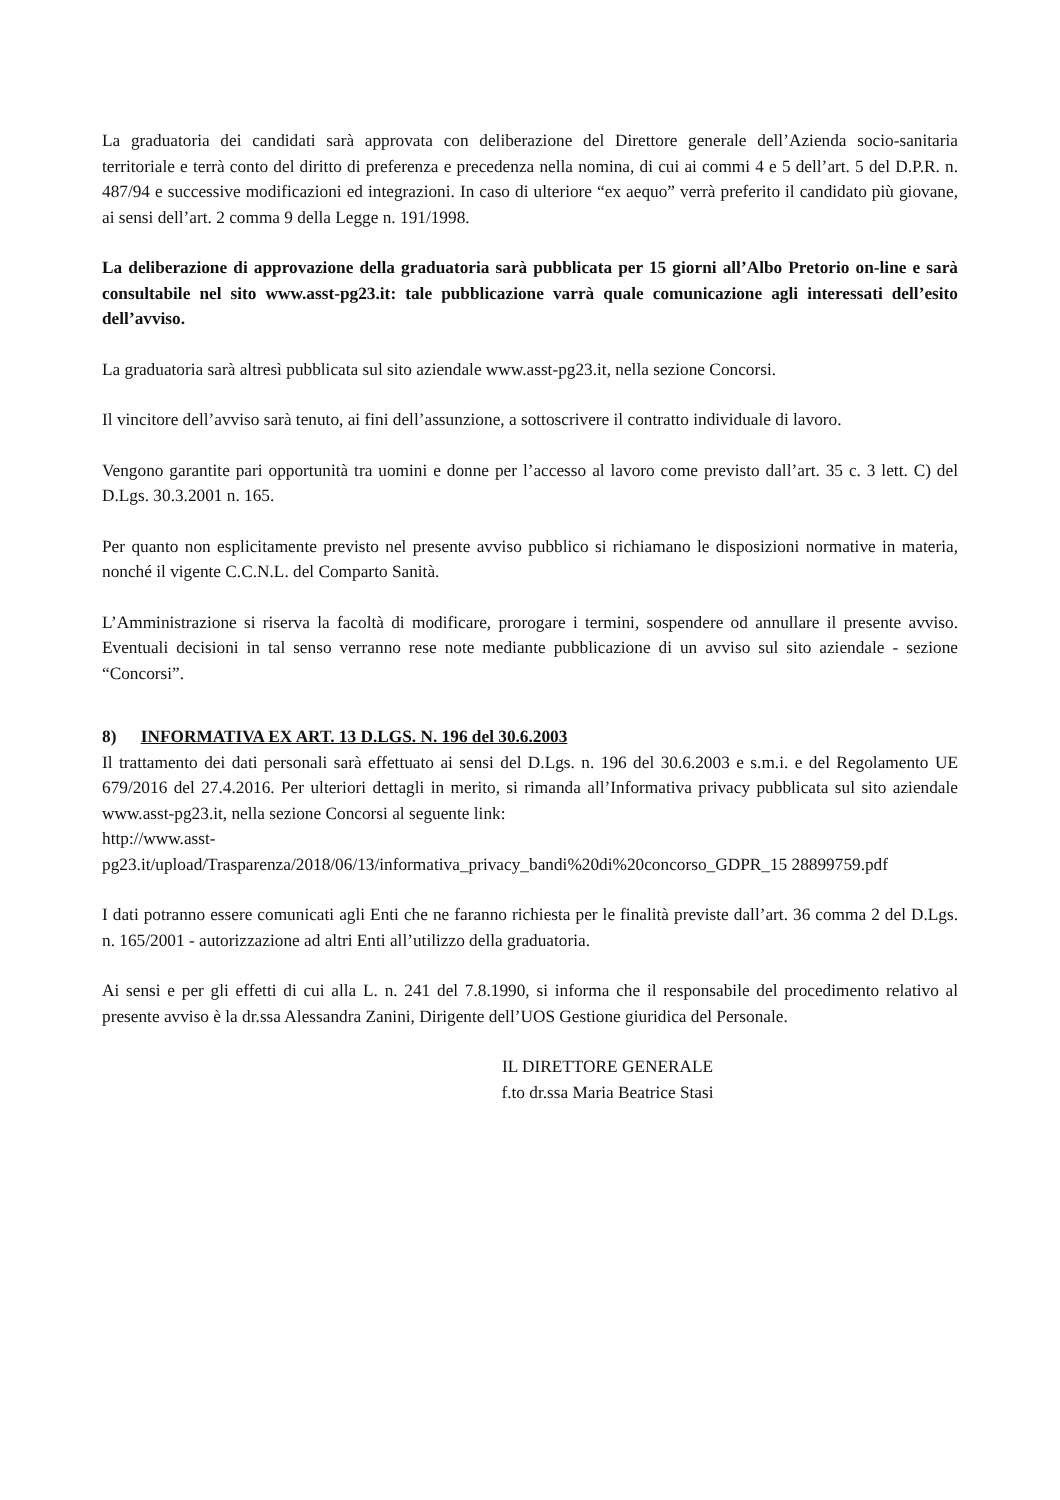La graduatoria dei candidati sarà approvata con deliberazione del Direttore generale dell’Azienda socio-sanitaria territoriale e terrà conto del diritto di preferenza e precedenza nella nomina, di cui ai commi 4 e 5 dell’art. 5 del D.P.R. n. 487/94 e successive modificazioni ed integrazioni. In caso di ulteriore “ex aequo” verrà preferito il candidato più giovane, ai sensi dell’art. 2 comma 9 della Legge n. 191/1998.
La deliberazione di approvazione della graduatoria sarà pubblicata per 15 giorni all’Albo Pretorio on-line e sarà consultabile nel sito www.asst-pg23.it: tale pubblicazione varrà quale comunicazione agli interessati dell’esito dell’avviso.
La graduatoria sarà altresì pubblicata sul sito aziendale www.asst-pg23.it, nella sezione Concorsi.
Il vincitore dell’avviso sarà tenuto, ai fini dell’assunzione, a sottoscrivere il contratto individuale di lavoro.
Vengono garantite pari opportunità tra uomini e donne per l’accesso al lavoro come previsto dall’art. 35 c. 3 lett. C) del D.Lgs. 30.3.2001 n. 165.
Per quanto non esplicitamente previsto nel presente avviso pubblico si richiamano le disposizioni normative in materia, nonché il vigente C.C.N.L. del Comparto Sanità.
L’Amministrazione si riserva la facoltà di modificare, prorogare i termini, sospendere od annullare il presente avviso. Eventuali decisioni in tal senso verranno rese note mediante pubblicazione di un avviso sul sito aziendale - sezione “Concorsi”.
8) INFORMATIVA EX ART. 13 D.LGS. N. 196 del 30.6.2003
Il trattamento dei dati personali sarà effettuato ai sensi del D.Lgs. n. 196 del 30.6.2003 e s.m.i. e del Regolamento UE 679/2016 del 27.4.2016. Per ulteriori dettagli in merito, si rimanda all’Informativa privacy pubblicata sul sito aziendale www.asst-pg23.it, nella sezione Concorsi al seguente link:
http://www.asst-
pg23.it/upload/Trasparenza/2018/06/13/informativa_privacy_bandi%20di%20concorso_GDPR_15 28899759.pdf
I dati potranno essere comunicati agli Enti che ne faranno richiesta per le finalità previste dall’art. 36 comma 2 del D.Lgs. n. 165/2001 - autorizzazione ad altri Enti all’utilizzo della graduatoria.
Ai sensi e per gli effetti di cui alla L. n. 241 del 7.8.1990, si informa che il responsabile del procedimento relativo al presente avviso è la dr.ssa Alessandra Zanini, Dirigente dell’UOS Gestione giuridica del Personale.
IL DIRETTORE GENERALE
f.to dr.ssa Maria Beatrice Stasi